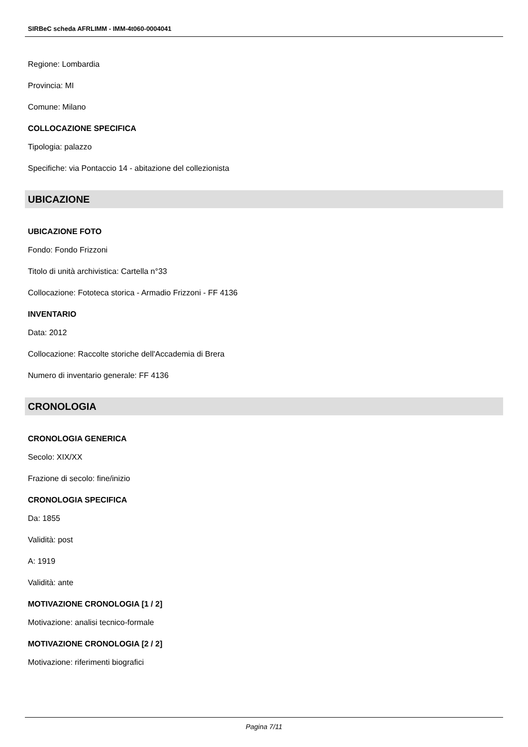SIRBeC scheda AFRLIMM - IMM-4t060-0004041
Regione: Lombardia
Provincia: MI
Comune: Milano
COLLOCAZIONE SPECIFICA
Tipologia: palazzo
Specifiche: via Pontaccio 14 - abitazione del collezionista
UBICAZIONE
UBICAZIONE FOTO
Fondo: Fondo Frizzoni
Titolo di unità archivistica: Cartella n°33
Collocazione: Fototeca storica - Armadio Frizzoni - FF 4136
INVENTARIO
Data: 2012
Collocazione: Raccolte storiche dell'Accademia di Brera
Numero di inventario generale: FF 4136
CRONOLOGIA
CRONOLOGIA GENERICA
Secolo: XIX/XX
Frazione di secolo: fine/inizio
CRONOLOGIA SPECIFICA
Da: 1855
Validità: post
A: 1919
Validità: ante
MOTIVAZIONE CRONOLOGIA [1 / 2]
Motivazione: analisi tecnico-formale
MOTIVAZIONE CRONOLOGIA [2 / 2]
Motivazione: riferimenti biografici
Pagina 7/11